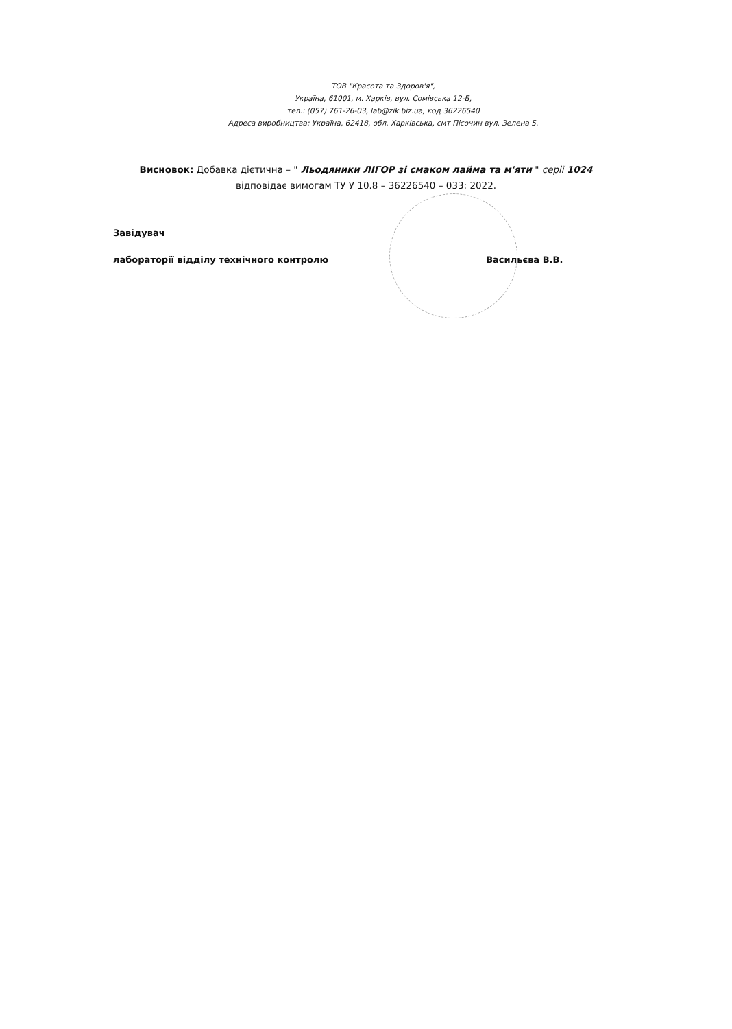ТОВ "Красота та Здоров'я",
Україна, 61001, м. Харків, вул. Сомівська 12-Б,
тел.: (057) 761-26-03, lab@zik.biz.ua, код 36226540
Адреса виробництва: Україна, 62418, обл. Харківська, смт Пісочин вул. Зелена 5.
Висновок: Добавка дієтична – " Льодяники ЛІГОР зі смаком лайма та м'яти " серії 1024
відповідає вимогам ТУ У 10.8 – 36226540 – 033: 2022.
Завідувач
лабораторії відділу технічного контролю Васильєва В.В.